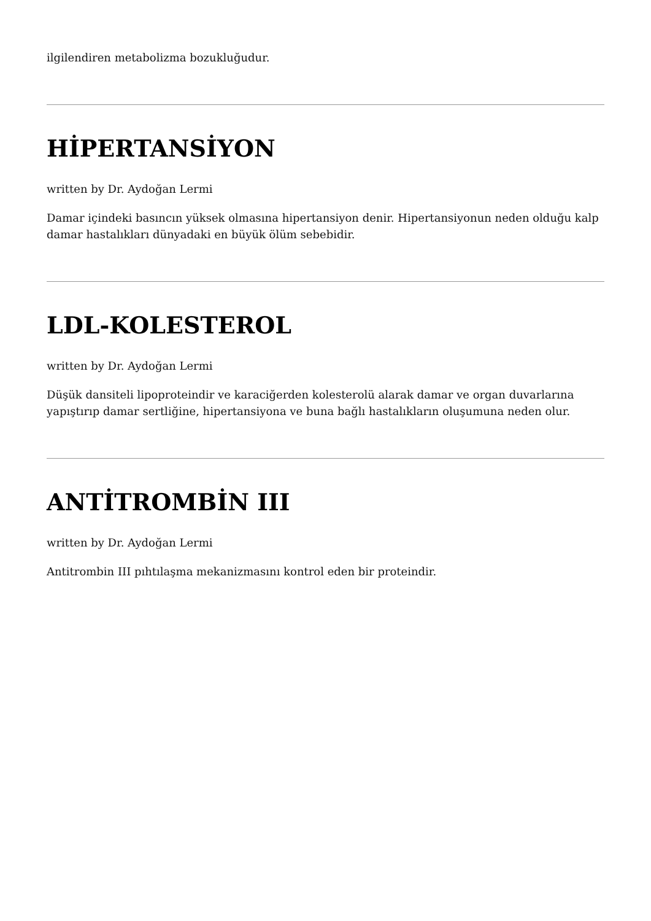ilgilendiren metabolizma bozukluğudur.
HİPERTANSİYON
written by Dr. Aydoğan Lermi
Damar içindeki basıncın yüksek olmasına hipertansiyon denir. Hipertansiyonun neden olduğu kalp damar hastalıkları dünyadaki en büyük ölüm sebebidir.
LDL-KOLESTEROL
written by Dr. Aydoğan Lermi
Düşük dansiteli lipoproteindir ve karaciğerden kolesterolü alarak damar ve organ duvarlarına yapıştırıp damar sertliğine, hipertansiyona ve buna bağlı hastalıkların oluşumuna neden olur.
ANTİTROMBİN III
written by Dr. Aydoğan Lermi
Antitrombin III pıhtılaşma mekanizmasını kontrol eden bir proteindir.